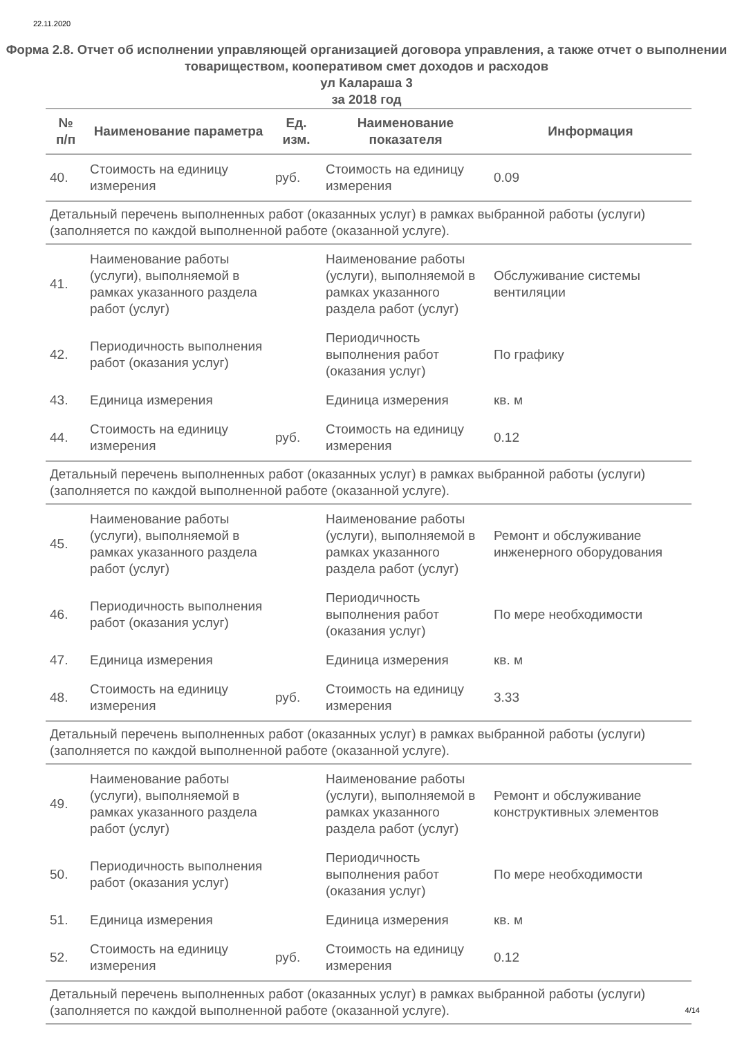22.11.2020
Форма 2.8. Отчет об исполнении управляющей организацией договора управления, а также отчет о выполнении товариществом, кооперативом смет доходов и расходов
ул Калараша 3
за 2018 год
| № п/п | Наименование параметра | Ед. изм. | Наименование показателя | Информация |
| --- | --- | --- | --- | --- |
| 40. | Стоимость на единицу измерения | руб. | Стоимость на единицу измерения | 0.09 |
| Детальный перечень выполненных работ (оказанных услуг) в рамках выбранной работы (услуги) (заполняется по каждой выполненной работе (оказанной услуге). | | | | |
| 41. | Наименование работы (услуги), выполняемой в рамках указанного раздела работ (услуг) | | Наименование работы (услуги), выполняемой в рамках указанного раздела работ (услуг) | Обслуживание системы вентиляции |
| 42. | Периодичность выполнения работ (оказания услуг) | | Периодичность выполнения работ (оказания услуг) | По графику |
| 43. | Единица измерения | | Единица измерения | кв. м |
| 44. | Стоимость на единицу измерения | руб. | Стоимость на единицу измерения | 0.12 |
| Детальный перечень выполненных работ (оказанных услуг) в рамках выбранной работы (услуги) (заполняется по каждой выполненной работе (оказанной услуге). | | | | |
| 45. | Наименование работы (услуги), выполняемой в рамках указанного раздела работ (услуг) | | Наименование работы (услуги), выполняемой в рамках указанного раздела работ (услуг) | Ремонт и обслуживание инженерного оборудования |
| 46. | Периодичность выполнения работ (оказания услуг) | | Периодичность выполнения работ (оказания услуг) | По мере необходимости |
| 47. | Единица измерения | | Единица измерения | кв. м |
| 48. | Стоимость на единицу измерения | руб. | Стоимость на единицу измерения | 3.33 |
| Детальный перечень выполненных работ (оказанных услуг) в рамках выбранной работы (услуги) (заполняется по каждой выполненной работе (оказанной услуге). | | | | |
| 49. | Наименование работы (услуги), выполняемой в рамках указанного раздела работ (услуг) | | Наименование работы (услуги), выполняемой в рамках указанного раздела работ (услуг) | Ремонт и обслуживание конструктивных элементов |
| 50. | Периодичность выполнения работ (оказания услуг) | | Периодичность выполнения работ (оказания услуг) | По мере необходимости |
| 51. | Единица измерения | | Единица измерения | кв. м |
| 52. | Стоимость на единицу измерения | руб. | Стоимость на единицу измерения | 0.12 |
| Детальный перечень выполненных работ (оказанных услуг) в рамках выбранной работы (услуги) (заполняется по каждой выполненной работе (оказанной услуге). | | | | |
4/14